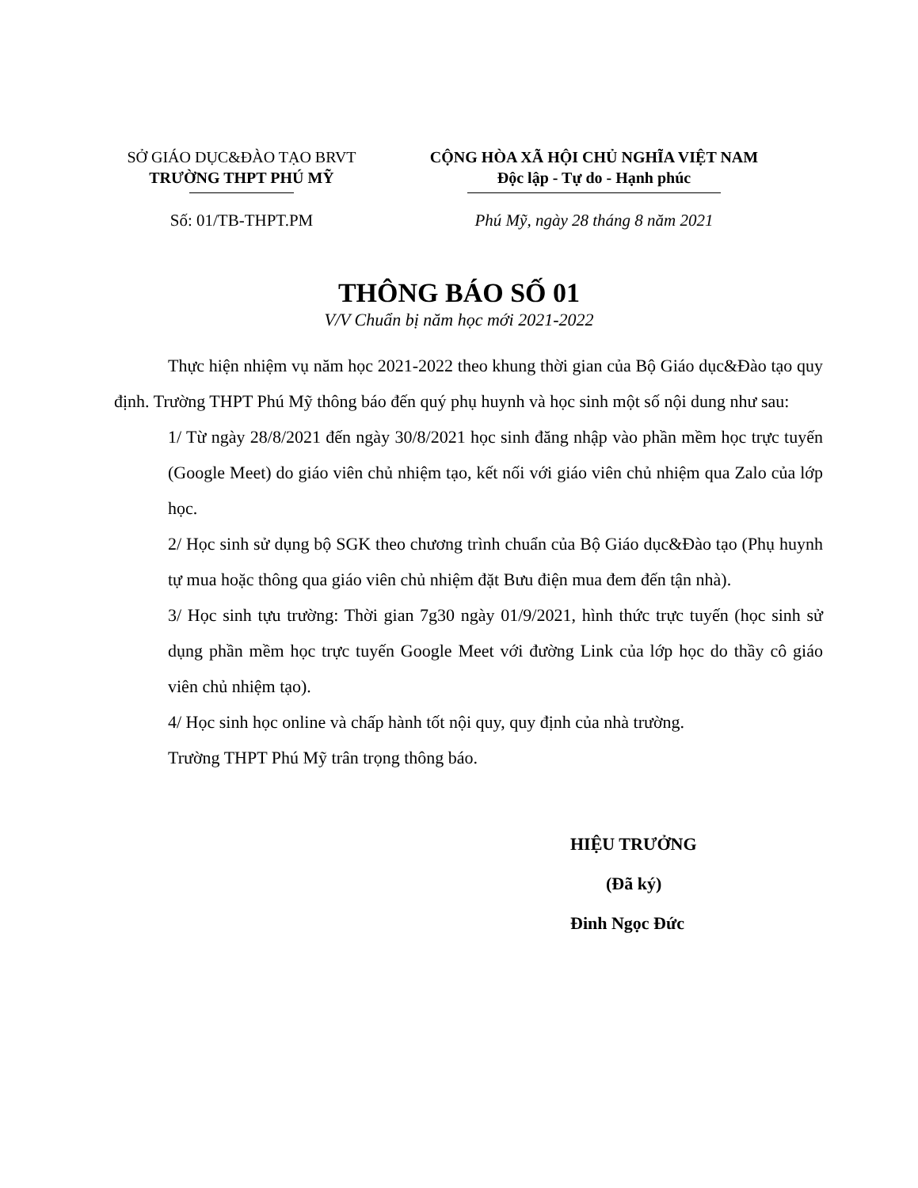SỞ GIÁO DỤC&ĐÀO TẠO BRVT
TRƯỜNG THPT PHÚ MỸ
CỘNG HÒA XÃ HỘI CHỦ NGHĨA VIỆT NAM
Độc lập - Tự do - Hạnh phúc
Số: 01/TB-THPT.PM Phú Mỹ, ngày 28 tháng 8 năm 2021
THÔNG BÁO SỐ 01
V/V Chuẩn bị năm học mới 2021-2022
Thực hiện nhiệm vụ năm học 2021-2022 theo khung thời gian của Bộ Giáo dục&Đào tạo quy định. Trường THPT Phú Mỹ thông báo đến quý phụ huynh và học sinh một số nội dung như sau:
1/ Từ ngày 28/8/2021 đến ngày 30/8/2021 học sinh đăng nhập vào phần mềm học trực tuyến (Google Meet) do giáo viên chủ nhiệm tạo, kết nối với giáo viên chủ nhiệm qua Zalo của lớp học.
2/ Học sinh sử dụng bộ SGK theo chương trình chuẩn của Bộ Giáo dục&Đào tạo (Phụ huynh tự mua hoặc thông qua giáo viên chủ nhiệm đặt Bưu điện mua đem đến tận nhà).
3/ Học sinh tựu trường: Thời gian 7g30 ngày 01/9/2021, hình thức trực tuyến (học sinh sử dụng phần mềm học trực tuyến Google Meet với đường Link của lớp học do thầy cô giáo viên chủ nhiệm tạo).
4/ Học sinh học online và chấp hành tốt nội quy, quy định của nhà trường.
Trường THPT Phú Mỹ trân trọng thông báo.
HIỆU TRƯỞNG
(Đã ký)
Đinh Ngọc Đức